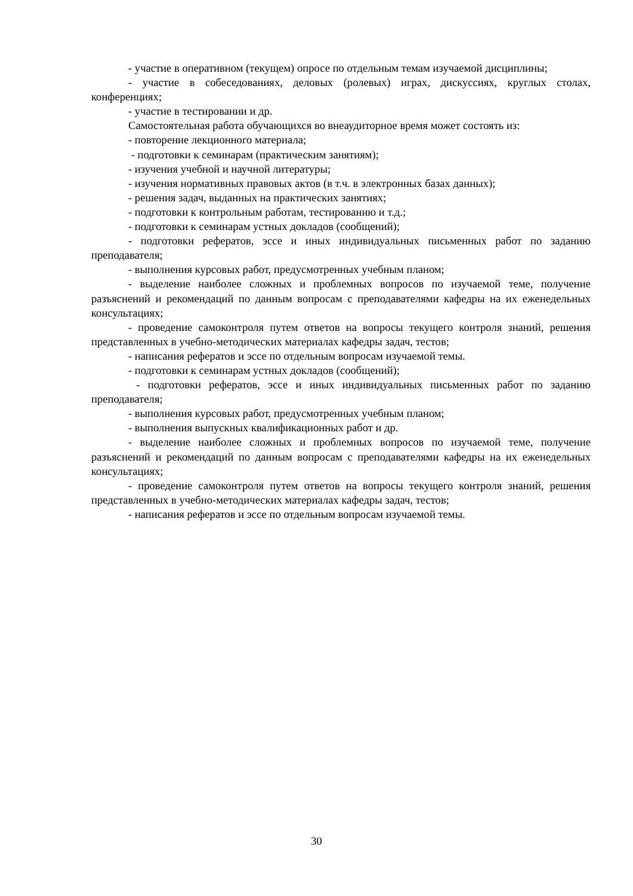- участие в оперативном (текущем) опросе по отдельным темам изучаемой дисциплины;
- участие в собеседованиях, деловых (ролевых) играх, дискуссиях, круглых столах, конференциях;
- участие в тестировании и др.
Самостоятельная работа обучающихся во внеаудиторное время может состоять из:
- повторение лекционного материала;
- подготовки к семинарам (практическим занятиям);
- изучения учебной и научной литературы;
- изучения нормативных правовых актов (в т.ч. в электронных базах данных);
- решения задач, выданных на практических занятиях;
- подготовки к контрольным работам, тестированию и т.д.;
- подготовки к семинарам устных докладов (сообщений);
- подготовки рефератов, эссе и иных индивидуальных письменных работ по заданию преподавателя;
- выполнения курсовых работ, предусмотренных учебным планом;
- выделение наиболее сложных и проблемных вопросов по изучаемой теме, получение разъяснений и рекомендаций по данным вопросам с преподавателями кафедры на их еженедельных консультациях;
- проведение самоконтроля путем ответов на вопросы текущего контроля знаний, решения представленных в учебно-методических материалах кафедры задач, тестов;
- написания рефератов и эссе по отдельным вопросам изучаемой темы.
- подготовки к семинарам устных докладов (сообщений);
- подготовки рефератов, эссе и иных индивидуальных письменных работ по заданию преподавателя;
- выполнения курсовых работ, предусмотренных учебным планом;
- выполнения выпускных квалификационных работ и др.
- выделение наиболее сложных и проблемных вопросов по изучаемой теме, получение разъяснений и рекомендаций по данным вопросам с преподавателями кафедры на их еженедельных консультациях;
- проведение самоконтроля путем ответов на вопросы текущего контроля знаний, решения представленных в учебно-методических материалах кафедры задач, тестов;
- написания рефератов и эссе по отдельным вопросам изучаемой темы.
30